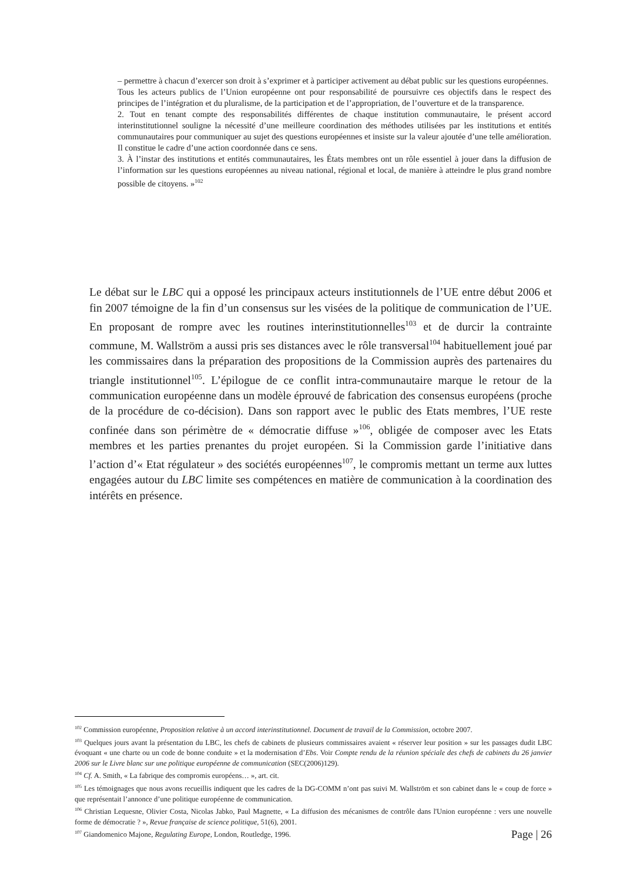– permettre à chacun d’exercer son droit à s’exprimer et à participer activement au débat public sur les questions européennes.
Tous les acteurs publics de l’Union européenne ont pour responsabilité de poursuivre ces objectifs dans le respect des principes de l’intégration et du pluralisme, de la participation et de l’appropriation, de l’ouverture et de la transparence.
2. Tout en tenant compte des responsabilités différentes de chaque institution communautaire, le présent accord interinstitutionnel souligne la nécessité d’une meilleure coordination des méthodes utilisées par les institutions et entités communautaires pour communiquer au sujet des questions européennes et insiste sur la valeur ajoutée d’une telle amélioration. Il constitue le cadre d’une action coordonnée dans ce sens.
3. À l’instar des institutions et entités communautaires, les États membres ont un rôle essentiel à jouer dans la diffusion de l’information sur les questions européennes au niveau national, régional et local, de manière à atteindre le plus grand nombre possible de citoyens. »<sup>102</sup>
Le débat sur le LBC qui a opposé les principaux acteurs institutionnels de l’UE entre début 2006 et fin 2007 témoigne de la fin d’un consensus sur les visées de la politique de communication de l’UE. En proposant de rompre avec les routines interinstitutionnelles<sup>103</sup> et de durcir la contrainte commune, M. Wallström a aussi pris ses distances avec le rôle transversal<sup>104</sup> habituellement joué par les commissaires dans la préparation des propositions de la Commission auprès des partenaires du triangle institutionnel<sup>105</sup>. L’épilogue de ce conflit intra-communautaire marque le retour de la communication européenne dans un modèle éprouvé de fabrication des consensus européens (proche de la procédure de co-décision). Dans son rapport avec le public des Etats membres, l’UE reste confinée dans son périmètre de « démocratie diffuse »<sup>106</sup>, obligée de composer avec les Etats membres et les parties prenantes du projet européen. Si la Commission garde l’initiative dans l’action d’« Etat régulateur » des sociétés européennes<sup>107</sup>, le compromis mettant un terme aux luttes engagées autour du LBC limite ses compétences en matière de communication à la coordination des intérêts en présence.
<sup>102</sup> Commission européenne, Proposition relative à un accord interinstitutionnel. Document de travail de la Commission, octobre 2007.
<sup>103</sup> Quelques jours avant la présentation du LBC, les chefs de cabinets de plusieurs commissaires avaient « réserver leur position » sur les passages dudit LBC évoquant « une charte ou un code de bonne conduite » et la modernisation d’Ebs. Voir Compte rendu de la réunion spéciale des chefs de cabinets du 26 janvier 2006 sur le Livre blanc sur une politique européenne de communication (SEC(2006)129).
<sup>104</sup> Cf. A. Smith, « La fabrique des compromis européens… », art. cit.
<sup>105</sup> Les témoignages que nous avons recueillis indiquent que les cadres de la DG-COMM n’ont pas suivi M. Wallström et son cabinet dans le « coup de force » que représentait l’annonce d’une politique européenne de communication.
<sup>106</sup> Christian Lequesne, Olivier Costa, Nicolas Jabko, Paul Magnette, « La diffusion des mécanismes de contrôle dans l'Union européenne : vers une nouvelle forme de démocratie ? », Revue française de science politique, 51(6), 2001.
<sup>107</sup> Giandomenico Majone, Regulating Europe, London, Routledge, 1996.
Page | 26